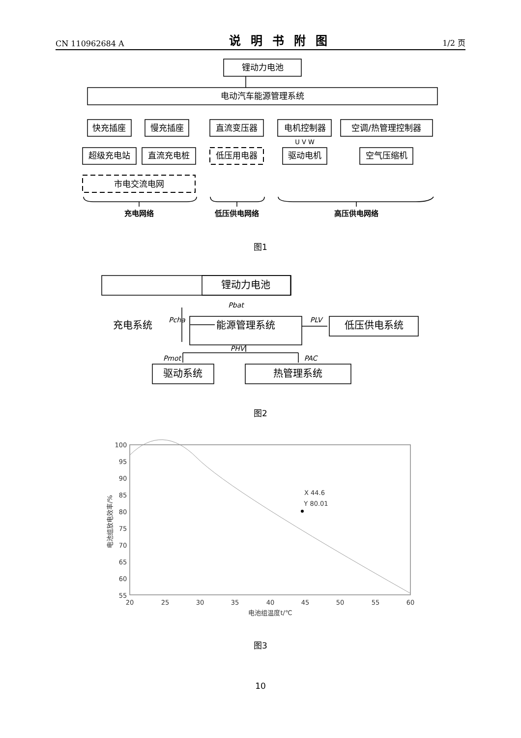CN 110962684 A 说明书附图 1/2 页
锂动力电池
电动汽车能源管理系统
快充插座
慢充插座
直流变压器
电机控制器
空调/热管理控制器
超级充电站
直流充电桩
低压用电器
驱动电机
空气压缩机
U V W
市电交流电网
充电网络
低压供电网络
高压供电网络
图1
锂动力电池
充电系统
能源管理系统
低压供电系统
驱动系统
热管理系统
Pbat
Pcha
PLV
PHV
Pmot
PAC
图2
100
95
90
85
80
75
70
65
60
55
20
25
30
35
40
45
50
55
60
电池组温度t/℃
X 44.6
Y 80.01
电池组放电效率/%
图3
10